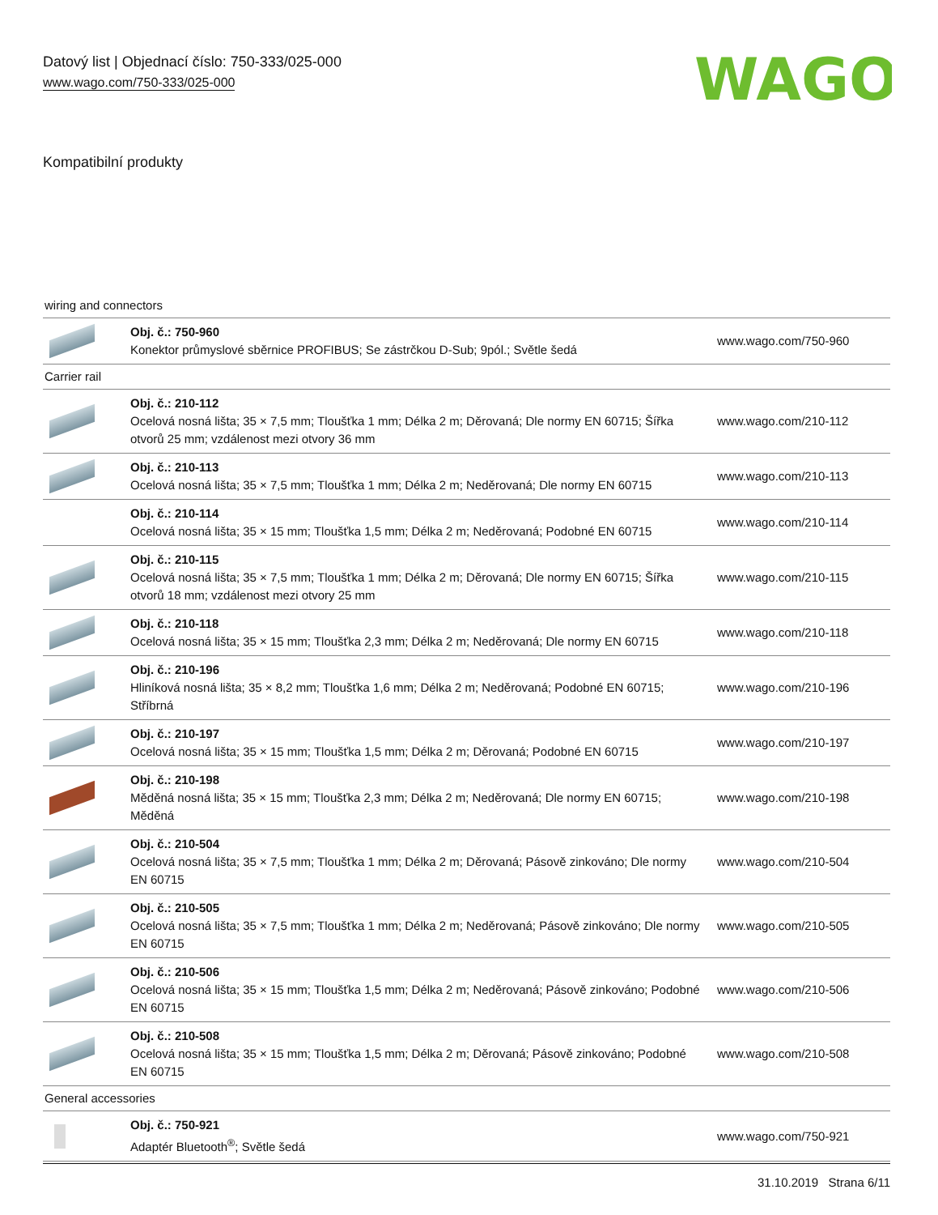Datový list | Objednací číslo: 750-333/025-000
www.wago.com/750-333/025-000
WAGO
Kompatibilní produkty
| wiring and connectors | | |
| | Obj. č.: 750-960 Konektor průmyslové sběrnice PROFIBUS; Se zástrčkou D-Sub; 9pól.; Světle šedá | www.wago.com/750-960 |
| Carrier rail | | |
| | Obj. č.: 210-112 Ocelová nosná lišta; 35 × 7,5 mm; Tloušťka 1 mm; Délka 2 m; Děrovaná; Dle normy EN 60715; Šířka otvorů 25 mm; vzdálenost mezi otvory 36 mm | www.wago.com/210-112 |
| | Obj. č.: 210-113 Ocelová nosná lišta; 35 × 7,5 mm; Tloušťka 1 mm; Délka 2 m; Neděrovaná; Dle normy EN 60715 | www.wago.com/210-113 |
| | Obj. č.: 210-114 Ocelová nosná lišta; 35 × 15 mm; Tloušťka 1,5 mm; Délka 2 m; Neděrovaná; Podobné EN 60715 | www.wago.com/210-114 |
| | Obj. č.: 210-115 Ocelová nosná lišta; 35 × 7,5 mm; Tloušťka 1 mm; Délka 2 m; Děrovaná; Dle normy EN 60715; Šířka otvorů 18 mm; vzdálenost mezi otvory 25 mm | www.wago.com/210-115 |
| | Obj. č.: 210-118 Ocelová nosná lišta; 35 × 15 mm; Tloušťka 2,3 mm; Délka 2 m; Neděrovaná; Dle normy EN 60715 | www.wago.com/210-118 |
| | Obj. č.: 210-196 Hliníková nosná lišta; 35 × 8,2 mm; Tloušťka 1,6 mm; Délka 2 m; Neděrovaná; Podobné EN 60715; Stříbrná | www.wago.com/210-196 |
| | Obj. č.: 210-197 Ocelová nosná lišta; 35 × 15 mm; Tloušťka 1,5 mm; Délka 2 m; Děrovaná; Podobné EN 60715 | www.wago.com/210-197 |
| | Obj. č.: 210-198 Měděná nosná lišta; 35 × 15 mm; Tloušťka 2,3 mm; Délka 2 m; Neděrovaná; Dle normy EN 60715; Měděná | www.wago.com/210-198 |
| | Obj. č.: 210-504 Ocelová nosná lišta; 35 × 7,5 mm; Tloušťka 1 mm; Délka 2 m; Děrovaná; Pásově zinkováno; Dle normy EN 60715 | www.wago.com/210-504 |
| | Obj. č.: 210-505 Ocelová nosná lišta; 35 × 7,5 mm; Tloušťka 1 mm; Délka 2 m; Neděrovaná; Pásově zinkováno; Dle normy EN 60715 | www.wago.com/210-505 |
| | Obj. č.: 210-506 Ocelová nosná lišta; 35 × 15 mm; Tloušťka 1,5 mm; Délka 2 m; Neděrovaná; Pásově zinkováno; Podobné EN 60715 | www.wago.com/210-506 |
| | Obj. č.: 210-508 Ocelová nosná lišta; 35 × 15 mm; Tloušťka 1,5 mm; Délka 2 m; Děrovaná; Pásově zinkováno; Podobné EN 60715 | www.wago.com/210-508 |
| General accessories | | |
| | Obj. č.: 750-921 Adaptér Bluetooth<sup>®</sup>; Světle šedá | www.wago.com/750-921 |
31.10.2019 Strana 6/11